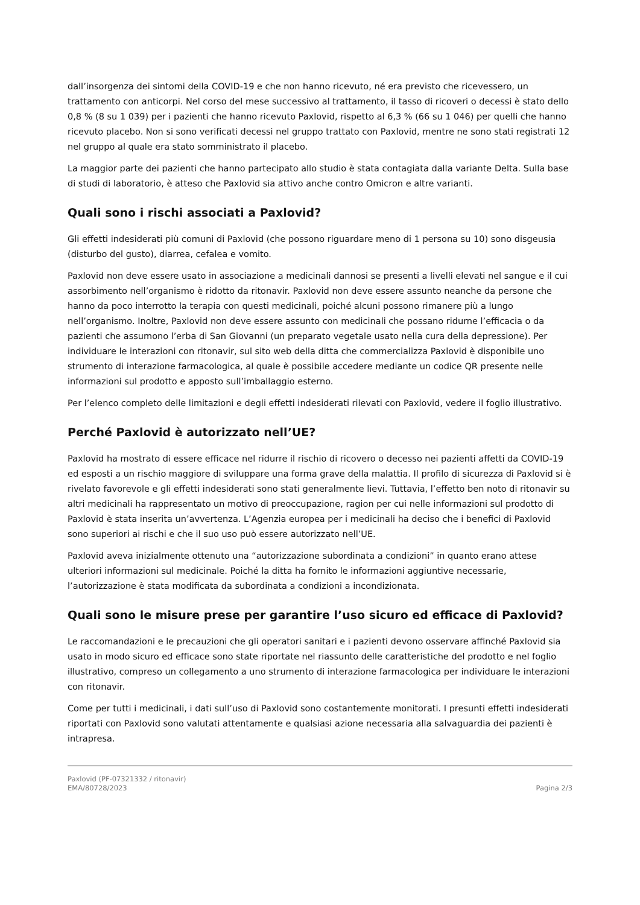dall’insorgenza dei sintomi della COVID-19 e che non hanno ricevuto, né era previsto che ricevessero, un trattamento con anticorpi. Nel corso del mese successivo al trattamento, il tasso di ricoveri o decessi è stato dello 0,8 % (8 su 1 039) per i pazienti che hanno ricevuto Paxlovid, rispetto al 6,3 % (66 su 1 046) per quelli che hanno ricevuto placebo. Non si sono verificati decessi nel gruppo trattato con Paxlovid, mentre ne sono stati registrati 12 nel gruppo al quale era stato somministrato il placebo.
La maggior parte dei pazienti che hanno partecipato allo studio è stata contagiata dalla variante Delta. Sulla base di studi di laboratorio, è atteso che Paxlovid sia attivo anche contro Omicron e altre varianti.
Quali sono i rischi associati a Paxlovid?
Gli effetti indesiderati più comuni di Paxlovid (che possono riguardare meno di 1 persona su 10) sono disgeusia (disturbo del gusto), diarrea, cefalea e vomito.
Paxlovid non deve essere usato in associazione a medicinali dannosi se presenti a livelli elevati nel sangue e il cui assorbimento nell’organismo è ridotto da ritonavir. Paxlovid non deve essere assunto neanche da persone che hanno da poco interrotto la terapia con questi medicinali, poiché alcuni possono rimanere più a lungo nell’organismo. Inoltre, Paxlovid non deve essere assunto con medicinali che possano ridurne l’efficacia o da pazienti che assumono l’erba di San Giovanni (un preparato vegetale usato nella cura della depressione). Per individuare le interazioni con ritonavir, sul sito web della ditta che commercializza Paxlovid è disponibile uno strumento di interazione farmacologica, al quale è possibile accedere mediante un codice QR presente nelle informazioni sul prodotto e apposto sull’imballaggio esterno.
Per l’elenco completo delle limitazioni e degli effetti indesiderati rilevati con Paxlovid, vedere il foglio illustrativo.
Perché Paxlovid è autorizzato nell’UE?
Paxlovid ha mostrato di essere efficace nel ridurre il rischio di ricovero o decesso nei pazienti affetti da COVID-19 ed esposti a un rischio maggiore di sviluppare una forma grave della malattia. Il profilo di sicurezza di Paxlovid si è rivelato favorevole e gli effetti indesiderati sono stati generalmente lievi. Tuttavia, l’effetto ben noto di ritonavir su altri medicinali ha rappresentato un motivo di preoccupazione, ragion per cui nelle informazioni sul prodotto di Paxlovid è stata inserita un’avvertenza. L’Agenzia europea per i medicinali ha deciso che i benefici di Paxlovid sono superiori ai rischi e che il suo uso può essere autorizzato nell’UE.
Paxlovid aveva inizialmente ottenuto una “autorizzazione subordinata a condizioni” in quanto erano attese ulteriori informazioni sul medicinale. Poiché la ditta ha fornito le informazioni aggiuntive necessarie, l’autorizzazione è stata modificata da subordinata a condizioni a incondizionata.
Quali sono le misure prese per garantire l’uso sicuro ed efficace di Paxlovid?
Le raccomandazioni e le precauzioni che gli operatori sanitari e i pazienti devono osservare affinché Paxlovid sia usato in modo sicuro ed efficace sono state riportate nel riassunto delle caratteristiche del prodotto e nel foglio illustrativo, compreso un collegamento a uno strumento di interazione farmacologica per individuare le interazioni con ritonavir.
Come per tutti i medicinali, i dati sull’uso di Paxlovid sono costantemente monitorati. I presunti effetti indesiderati riportati con Paxlovid sono valutati attentamente e qualsiasi azione necessaria alla salvaguardia dei pazienti è intrapresa.
Paxlovid (PF-07321332 / ritonavir)
EMA/80728/2023
Pagina 2/3